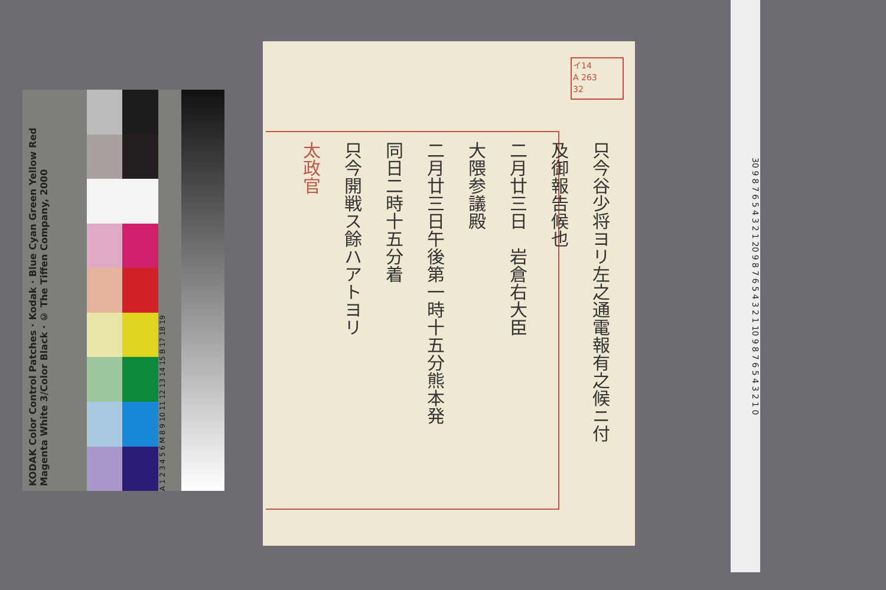KODAK Color Control Patches · Kodak · Blue Cyan Green Yellow Red Magenta White 3/Color Black · © The Tiffen Company, 2000
A 1 2 3 4 5 6 M 8 9 10 11 12 13 14 15 B 17 18 19
イ14
A 263
32
只今谷少将ヨリ左之通電報有之候ニ付
及御報告候也
二月廿三日　岩倉右大臣
大隈参議殿
二月廿三日午後第一時十五分熊本発
同日二時十五分着
只今開戦ス餘ハアトヨリ
太政官
30 9 8 7 6 5 4 3 2 1 20 9 8 7 6 5 4 3 2 1 10 9 8 7 6 5 4 3 2 1 0